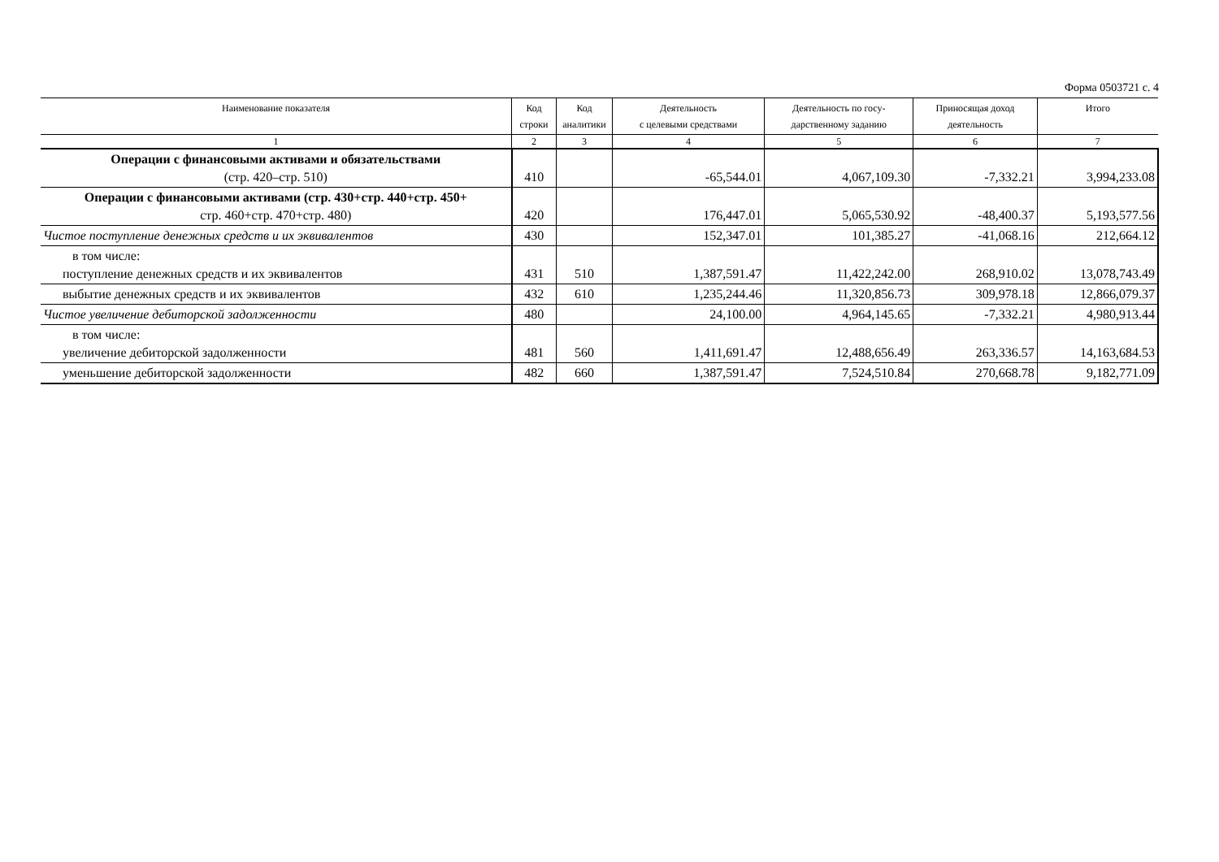Форма 0503721 с. 4
| Наименование показателя | Код строки | Код аналитики | Деятельность с целевыми средствами | Деятельность по госу- дарственному заданию | Приносящая доход деятельность | Итого |
| --- | --- | --- | --- | --- | --- | --- |
| 1 | 2 | 3 | 4 | 5 | 6 | 7 |
| Операции с финансовыми активами и обязательствами (стр. 420–стр. 510) | 410 | | -65,544.01 | 4,067,109.30 | -7,332.21 | 3,994,233.08 |
| Операции с финансовыми активами (стр. 430+стр. 440+стр. 450+ стр. 460+стр. 470+стр. 480) | 420 | | 176,447.01 | 5,065,530.92 | -48,400.37 | 5,193,577.56 |
| Чистое поступление денежных средств и их эквивалентов | 430 | | 152,347.01 | 101,385.27 | -41,068.16 | 212,664.12 |
| в том числе: поступление денежных средств и их эквивалентов | 431 | 510 | 1,387,591.47 | 11,422,242.00 | 268,910.02 | 13,078,743.49 |
| выбытие денежных средств и их эквивалентов | 432 | 610 | 1,235,244.46 | 11,320,856.73 | 309,978.18 | 12,866,079.37 |
| Чистое увеличение дебиторской задолженности | 480 | | 24,100.00 | 4,964,145.65 | -7,332.21 | 4,980,913.44 |
| в том числе: увеличение дебиторской задолженности | 481 | 560 | 1,411,691.47 | 12,488,656.49 | 263,336.57 | 14,163,684.53 |
| уменьшение дебиторской задолженности | 482 | 660 | 1,387,591.47 | 7,524,510.84 | 270,668.78 | 9,182,771.09 |